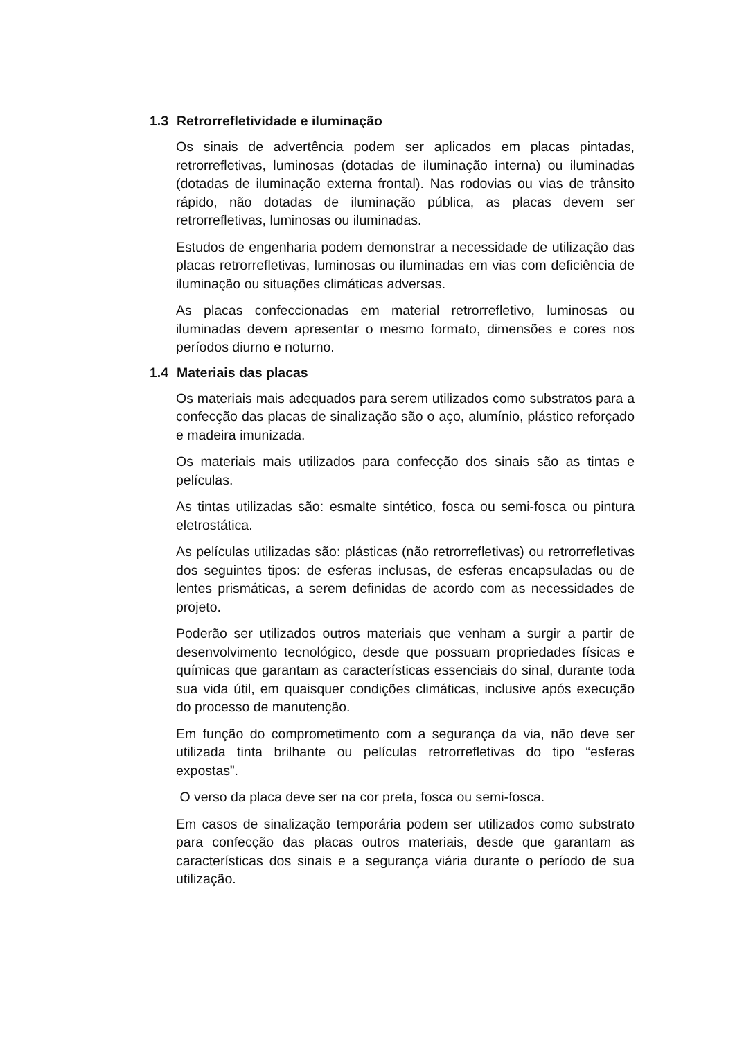1.3 Retrorrefletividade e iluminação
Os sinais de advertência podem ser aplicados em placas pintadas, retrorrefletivas, luminosas (dotadas de iluminação interna) ou iluminadas (dotadas de iluminação externa frontal). Nas rodovias ou vias de trânsito rápido, não dotadas de iluminação pública, as placas devem ser retrorrefletivas, luminosas ou iluminadas.
Estudos de engenharia podem demonstrar a necessidade de utilização das placas retrorrefletivas, luminosas ou iluminadas em vias com deficiência de iluminação ou situações climáticas adversas.
As placas confeccionadas em material retrorrefletivo, luminosas ou iluminadas devem apresentar o mesmo formato, dimensões e cores nos períodos diurno e noturno.
1.4 Materiais das placas
Os materiais mais adequados para serem utilizados como substratos para a confecção das placas de sinalização são o aço, alumínio, plástico reforçado e madeira imunizada.
Os materiais mais utilizados para confecção dos sinais são as tintas e películas.
As tintas utilizadas são: esmalte sintético, fosca ou semi-fosca ou pintura eletrostática.
As películas utilizadas são: plásticas (não retrorrefletivas) ou retrorrefletivas dos seguintes tipos: de esferas inclusas, de esferas encapsuladas ou de lentes prismáticas, a serem definidas de acordo com as necessidades de projeto.
Poderão ser utilizados outros materiais que venham a surgir a partir de desenvolvimento tecnológico, desde que possuam propriedades físicas e químicas que garantam as características essenciais do sinal, durante toda sua vida útil, em quaisquer condições climáticas, inclusive após execução do processo de manutenção.
Em função do comprometimento com a segurança da via, não deve ser utilizada tinta brilhante ou películas retrorrefletivas do tipo “esferas expostas”.
O verso da placa deve ser na cor preta, fosca ou semi-fosca.
Em casos de sinalização temporária podem ser utilizados como substrato para confecção das placas outros materiais, desde que garantam as características dos sinais e a segurança viária durante o período de sua utilização.